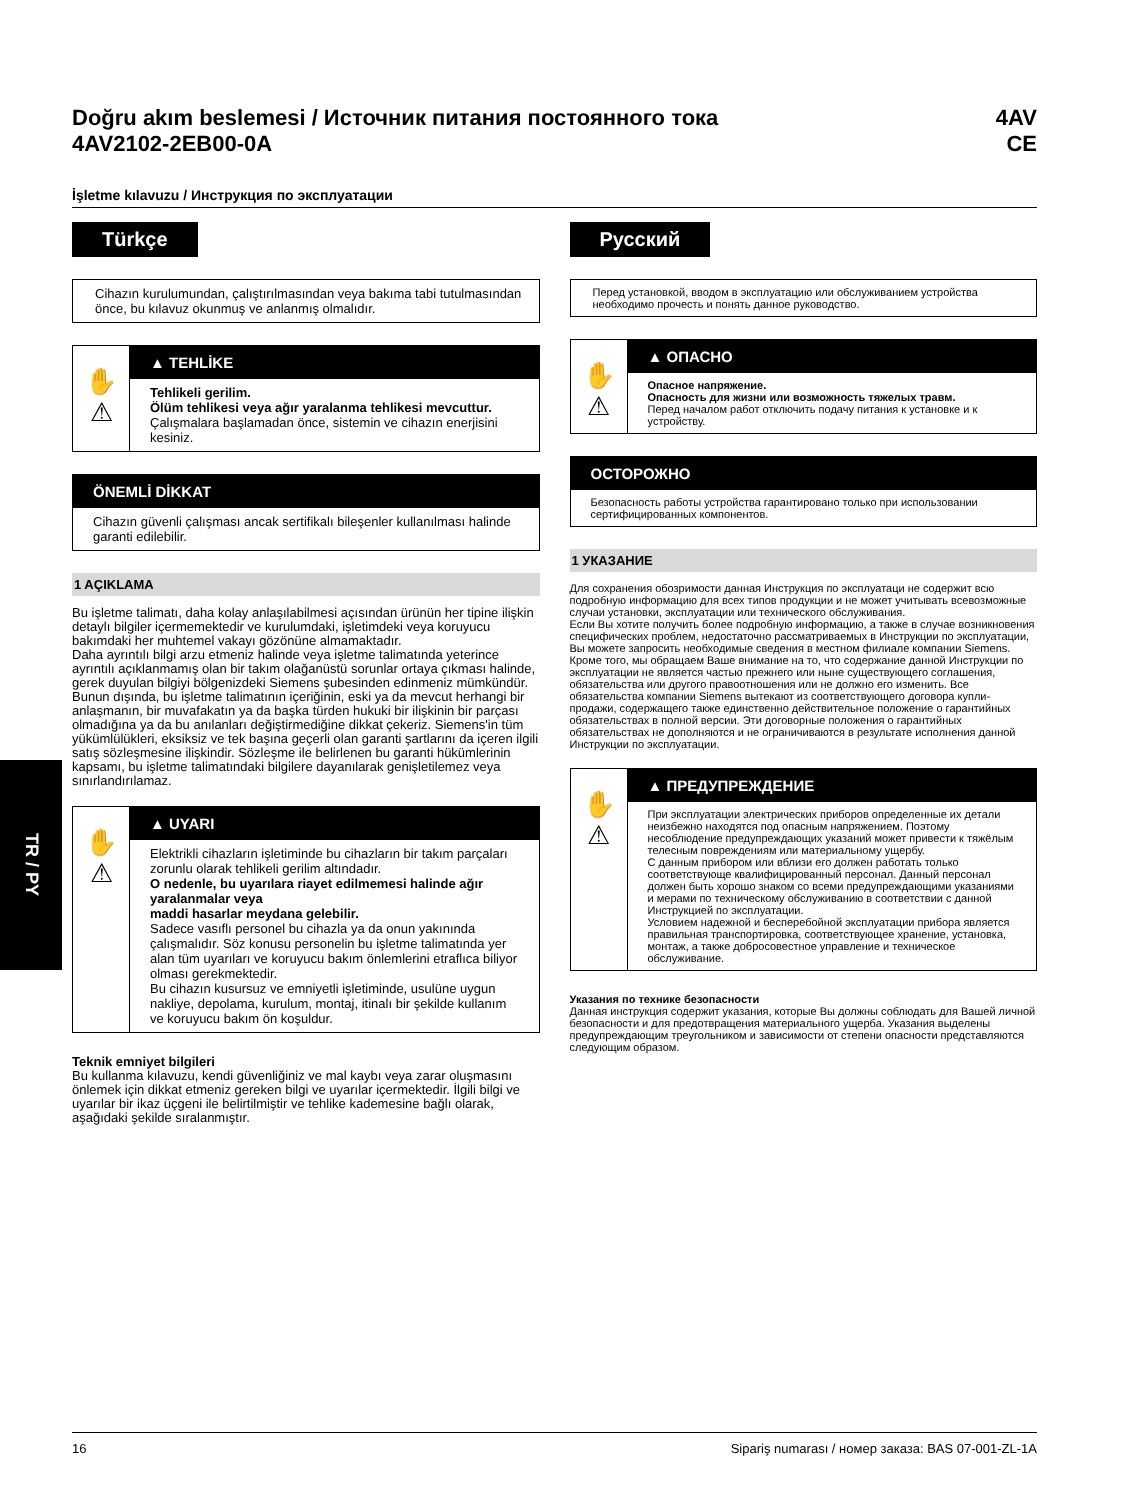Doğru akım beslemesi / Источник питания постоянного тока
4AV2102-2EB00-0A
4AV
CE
İşletme kılavuzu / Инструкция по эксплуатации
Türkçe
Cihazın kurulumundan, çalıştırılmasından veya bakıma tabi tutulmasından önce, bu kılavuz okunmuş ve anlanmış olmalıdır.
✋
⚠
▲ TEHLİKE
Tehlikeli gerilim.
Ölüm tehlikesi veya ağır yaralanma tehlikesi mevcuttur.
Çalışmalara başlamadan önce, sistemin ve cihazın enerjisini kesiniz.
ÖNEMLİ DİKKAT
Cihazın güvenli çalışması ancak sertifikalı bileşenler kullanılması halinde garanti edilebilir.
1 AÇIKLAMA
Bu işletme talimatı, daha kolay anlaşılabilmesi açısından ürünün her tipine ilişkin detaylı bilgiler içermemektedir ve kurulumdaki, işletimdeki veya koruyucu bakımdaki her muhtemel vakayı gözönüne almamaktadır.
Daha ayrıntılı bilgi arzu etmeniz halinde veya işletme talimatında yeterince ayrıntılı açıklanmamış olan bir takım olağanüstü sorunlar ortaya çıkması halinde, gerek duyulan bilgiyi bölgenizdeki Siemens şubesinden edinmeniz mümkündür.
Bunun dışında, bu işletme talimatının içeriğinin, eski ya da mevcut herhangi bir anlaşmanın, bir muvafakatın ya da başka türden hukuki bir ilişkinin bir parçası olmadığına ya da bu anılanları değiştirmediğine dikkat çekeriz. Siemens'in tüm yükümlülükleri, eksiksiz ve tek başına geçerli olan garanti şartlarını da içeren ilgili satış sözleşmesine ilişkindir. Sözleşme ile belirlenen bu garanti hükümlerinin kapsamı, bu işletme talimatındaki bilgilere dayanılarak genişletilemez veya sınırlandırılamaz.
✋
⚠
▲ UYARI
Elektrikli cihazların işletiminde bu cihazların bir takım parçaları zorunlu olarak tehlikeli gerilim altındadır.
O nedenle, bu uyarılara riayet edilmemesi halinde ağır yaralanmalar veya
maddi hasarlar meydana gelebilir.
Sadece vasıflı personel bu cihazla ya da onun yakınında çalışmalıdır. Söz konusu personelin bu işletme talimatında yer alan tüm uyarıları ve koruyucu bakım önlemlerini etraflıca biliyor olması gerekmektedir.
Bu cihazın kusursuz ve emniyetli işletiminde, usulüne uygun nakliye, depolama, kurulum, montaj, itinalı bir şekilde kullanım ve koruyucu bakım ön koşuldur.
Teknik emniyet bilgileri
Bu kullanma kılavuzu, kendi güvenliğiniz ve mal kaybı veya zarar oluşmasını önlemek için dikkat etmeniz gereken bilgi ve uyarılar içermektedir. İlgili bilgi ve uyarılar bir ikaz üçgeni ile belirtilmiştir ve tehlike kademesine bağlı olarak, aşağıdaki şekilde sıralanmıştır.
Русский
Перед установкой, вводом в эксплуатацию или обслуживанием устройства необходимо прочесть и понять данное руководство.
✋
⚠
▲ ОПАСНО
Опасное напряжение.
Опасность для жизни или возможность тяжелых травм.
Перед началом работ отключить подачу питания к установке и к устройству.
ОСТОРОЖНО
Безопасность работы устройства гарантировано только при использовании сертифицированных компонентов.
1 УКАЗАНИЕ
Для сохранения обозримости данная Инструкция по эксплуатаци не содержит всю подробную информацию для всех типов продукции и не может учитывать всевозможные случаи установки, эксплуатации или технического обслуживания.
Если Вы хотите получить более подробную информацию, а также в случае возникновения специфических проблем, недостаточно рассматриваемых в Инструкции по эксплуатации, Вы можете запросить необходимые сведения в местном филиале компании Siemens. Кроме того, мы обращаем Ваше внимание на то, что содержание данной Инструкции по эксплуатации не является частью прежнего или ныне существующего соглашения, обязательства или другого правоотношения или не должно его изменить. Все обязательства компании Siemens вытекают из соответствующего договора купли-продажи, содержащего также единственно действительное положение о гарантийных обязательствах в полной версии. Эти договорные положения о гарантийных обязательствах не дополняются и не ограничиваются в результате исполнения данной Инструкции по эксплуатации.
✋
⚠
▲ ПРЕДУПРЕЖДЕНИЕ
При эксплуатации электрических приборов определенные их детали неизбежно находятся под опасным напряжением. Поэтому несоблюдение предупреждающих указаний может привести к тяжёлым телесным повреждениям или материальному ущербу.
С данным прибором или вблизи его должен работать только соответствующе квалифицированный персонал. Данный персонал должен быть хорошо знаком со всеми предупреждающими указаниями и мерами по техническому обслуживанию в соответствии с данной Инструкцией по эксплуатации.
Условием надежной и бесперебойной эксплуатации прибора является правильная транспортировка, соответствующее хранение, установка, монтаж, а также добросовестное управление и техническое обслуживание.
Указания по технике безопасности
Данная инструкция содержит указания, которые Вы должны соблюдать для Вашей личной безопасности и для предотвращения материального ущерба. Указания выделены предупреждающим треугольником и зависимости от степени опасности представляются следующим образом.
TR / PY
16 Sipariş numarası / номер заказа: BAS 07-001-ZL-1A